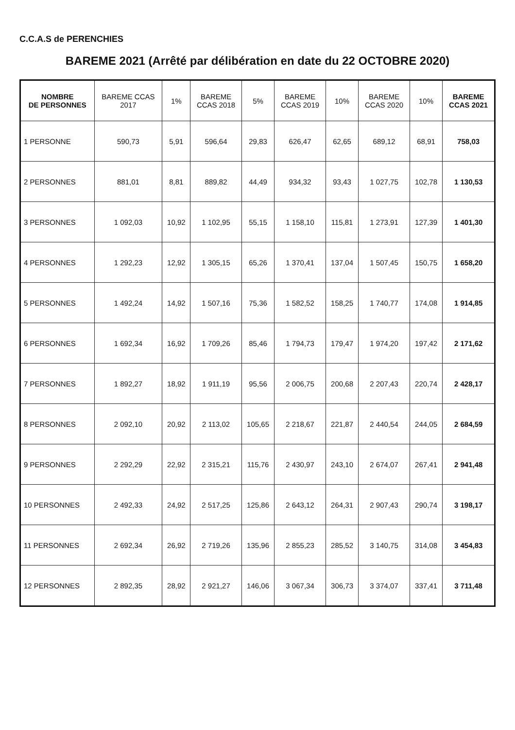C.C.A.S de PERENCHIES
BAREME 2021 (Arrêté par délibération en date du 22 OCTOBRE 2020)
| NOMBRE DE PERSONNES | BAREME CCAS 2017 | 1% | BAREME CCAS 2018 | 5% | BAREME CCAS 2019 | 10% | BAREME CCAS 2020 | 10% | BAREME CCAS 2021 |
| --- | --- | --- | --- | --- | --- | --- | --- | --- | --- |
| 1 PERSONNE | 590,73 | 5,91 | 596,64 | 29,83 | 626,47 | 62,65 | 689,12 | 68,91 | 758,03 |
| 2 PERSONNES | 881,01 | 8,81 | 889,82 | 44,49 | 934,32 | 93,43 | 1 027,75 | 102,78 | 1 130,53 |
| 3 PERSONNES | 1 092,03 | 10,92 | 1 102,95 | 55,15 | 1 158,10 | 115,81 | 1 273,91 | 127,39 | 1 401,30 |
| 4 PERSONNES | 1 292,23 | 12,92 | 1 305,15 | 65,26 | 1 370,41 | 137,04 | 1 507,45 | 150,75 | 1 658,20 |
| 5 PERSONNES | 1 492,24 | 14,92 | 1 507,16 | 75,36 | 1 582,52 | 158,25 | 1 740,77 | 174,08 | 1 914,85 |
| 6 PERSONNES | 1 692,34 | 16,92 | 1 709,26 | 85,46 | 1 794,73 | 179,47 | 1 974,20 | 197,42 | 2 171,62 |
| 7 PERSONNES | 1 892,27 | 18,92 | 1 911,19 | 95,56 | 2 006,75 | 200,68 | 2 207,43 | 220,74 | 2 428,17 |
| 8 PERSONNES | 2 092,10 | 20,92 | 2 113,02 | 105,65 | 2 218,67 | 221,87 | 2 440,54 | 244,05 | 2 684,59 |
| 9 PERSONNES | 2 292,29 | 22,92 | 2 315,21 | 115,76 | 2 430,97 | 243,10 | 2 674,07 | 267,41 | 2 941,48 |
| 10 PERSONNES | 2 492,33 | 24,92 | 2 517,25 | 125,86 | 2 643,12 | 264,31 | 2 907,43 | 290,74 | 3 198,17 |
| 11 PERSONNES | 2 692,34 | 26,92 | 2 719,26 | 135,96 | 2 855,23 | 285,52 | 3 140,75 | 314,08 | 3 454,83 |
| 12 PERSONNES | 2 892,35 | 28,92 | 2 921,27 | 146,06 | 3 067,34 | 306,73 | 3 374,07 | 337,41 | 3 711,48 |